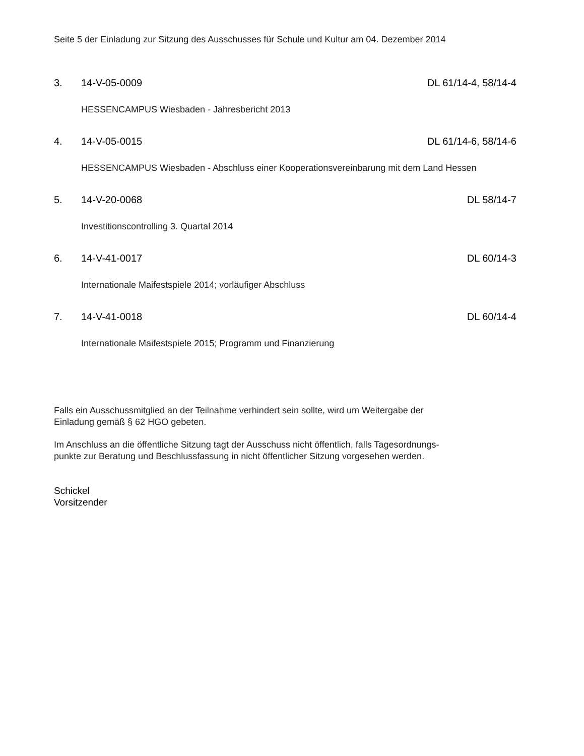Seite 5 der Einladung zur Sitzung des Ausschusses für Schule und Kultur am 04. Dezember 2014
3. 14-V-05-0009 DL 61/14-4, 58/14-4
HESSENCAMPUS Wiesbaden - Jahresbericht 2013
4. 14-V-05-0015 DL 61/14-6, 58/14-6
HESSENCAMPUS Wiesbaden - Abschluss einer Kooperationsvereinbarung mit dem Land Hessen
5. 14-V-20-0068 DL 58/14-7
Investitionscontrolling 3. Quartal 2014
6. 14-V-41-0017 DL 60/14-3
Internationale Maifestspiele 2014; vorläufiger Abschluss
7. 14-V-41-0018 DL 60/14-4
Internationale Maifestspiele 2015; Programm und Finanzierung
Falls ein Ausschussmitglied an der Teilnahme verhindert sein sollte, wird um Weitergabe der
Einladung gemäß § 62 HGO gebeten.
Im Anschluss an die öffentliche Sitzung tagt der Ausschuss nicht öffentlich, falls Tagesordnungs-
punkte zur Beratung und Beschlussfassung in nicht öffentlicher Sitzung vorgesehen werden.
Schickel
Vorsitzender